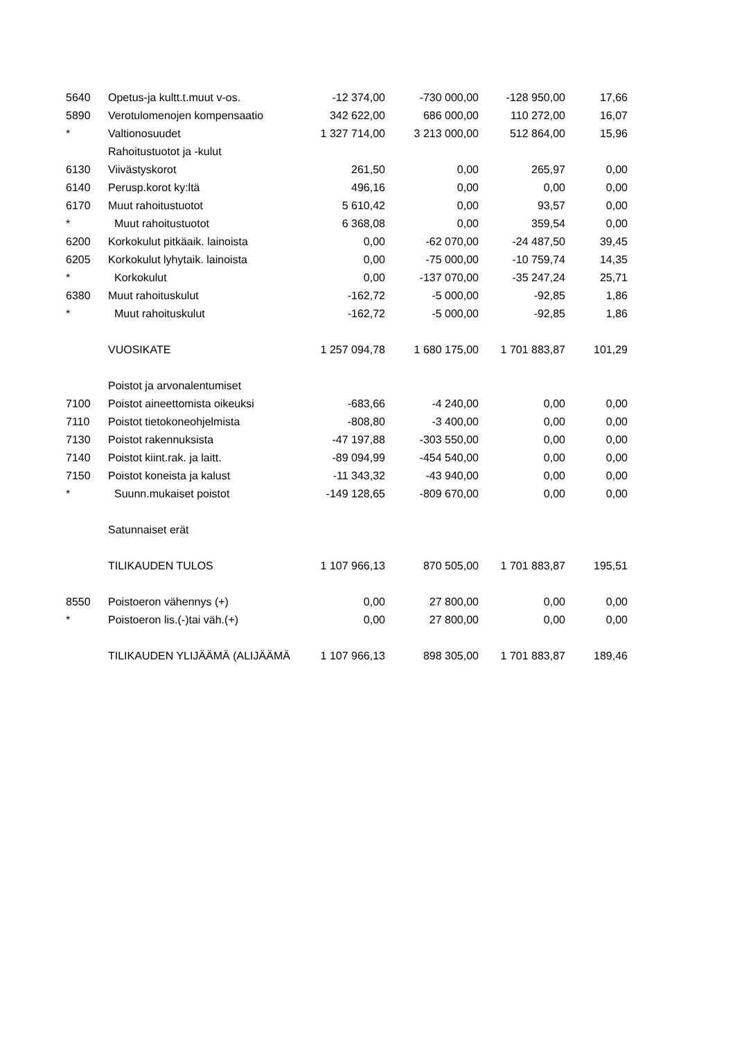| 5640 | Opetus-ja kultt.t.muut v-os. | -12 374,00 | -730 000,00 | -128 950,00 | 17,66 |
| 5890 | Verotulomenojen kompensaatio | 342 622,00 | 686 000,00 | 110 272,00 | 16,07 |
| * | Valtionosuudet | 1 327 714,00 | 3 213 000,00 | 512 864,00 | 15,96 |
| | Rahoitustuotot ja -kulut | | | | |
| 6130 | Viivästyskorot | 261,50 | 0,00 | 265,97 | 0,00 |
| 6140 | Perusp.korot ky:ltä | 496,16 | 0,00 | 0,00 | 0,00 |
| 6170 | Muut rahoitustuotot | 5 610,42 | 0,00 | 93,57 | 0,00 |
| * | Muut rahoitustuotot | 6 368,08 | 0,00 | 359,54 | 0,00 |
| 6200 | Korkokulut pitkäaik. lainoista | 0,00 | -62 070,00 | -24 487,50 | 39,45 |
| 6205 | Korkokulut lyhytaik. lainoista | 0,00 | -75 000,00 | -10 759,74 | 14,35 |
| * | Korkokulut | 0,00 | -137 070,00 | -35 247,24 | 25,71 |
| 6380 | Muut rahoituskulut | -162,72 | -5 000,00 | -92,85 | 1,86 |
| * | Muut rahoituskulut | -162,72 | -5 000,00 | -92,85 | 1,86 |
| | VUOSIKATE | 1 257 094,78 | 1 680 175,00 | 1 701 883,87 | 101,29 |
| | Poistot ja arvonalentumiset | | | | |
| 7100 | Poistot aineettomista oikeuksi | -683,66 | -4 240,00 | 0,00 | 0,00 |
| 7110 | Poistot tietokoneohjelmista | -808,80 | -3 400,00 | 0,00 | 0,00 |
| 7130 | Poistot rakennuksista | -47 197,88 | -303 550,00 | 0,00 | 0,00 |
| 7140 | Poistot kiint.rak. ja laitt. | -89 094,99 | -454 540,00 | 0,00 | 0,00 |
| 7150 | Poistot koneista ja kalust | -11 343,32 | -43 940,00 | 0,00 | 0,00 |
| * | Suunn.mukaiset poistot | -149 128,65 | -809 670,00 | 0,00 | 0,00 |
| | Satunnaiset erät | | | | |
| | TILIKAUDEN TULOS | 1 107 966,13 | 870 505,00 | 1 701 883,87 | 195,51 |
| 8550 | Poistoeron vähennys (+) | 0,00 | 27 800,00 | 0,00 | 0,00 |
| * | Poistoeron lis.(-)tai väh.(+) | 0,00 | 27 800,00 | 0,00 | 0,00 |
| | TILIKAUDEN YLIJÄÄMÄ (ALIJÄÄMÄ | 1 107 966,13 | 898 305,00 | 1 701 883,87 | 189,46 |